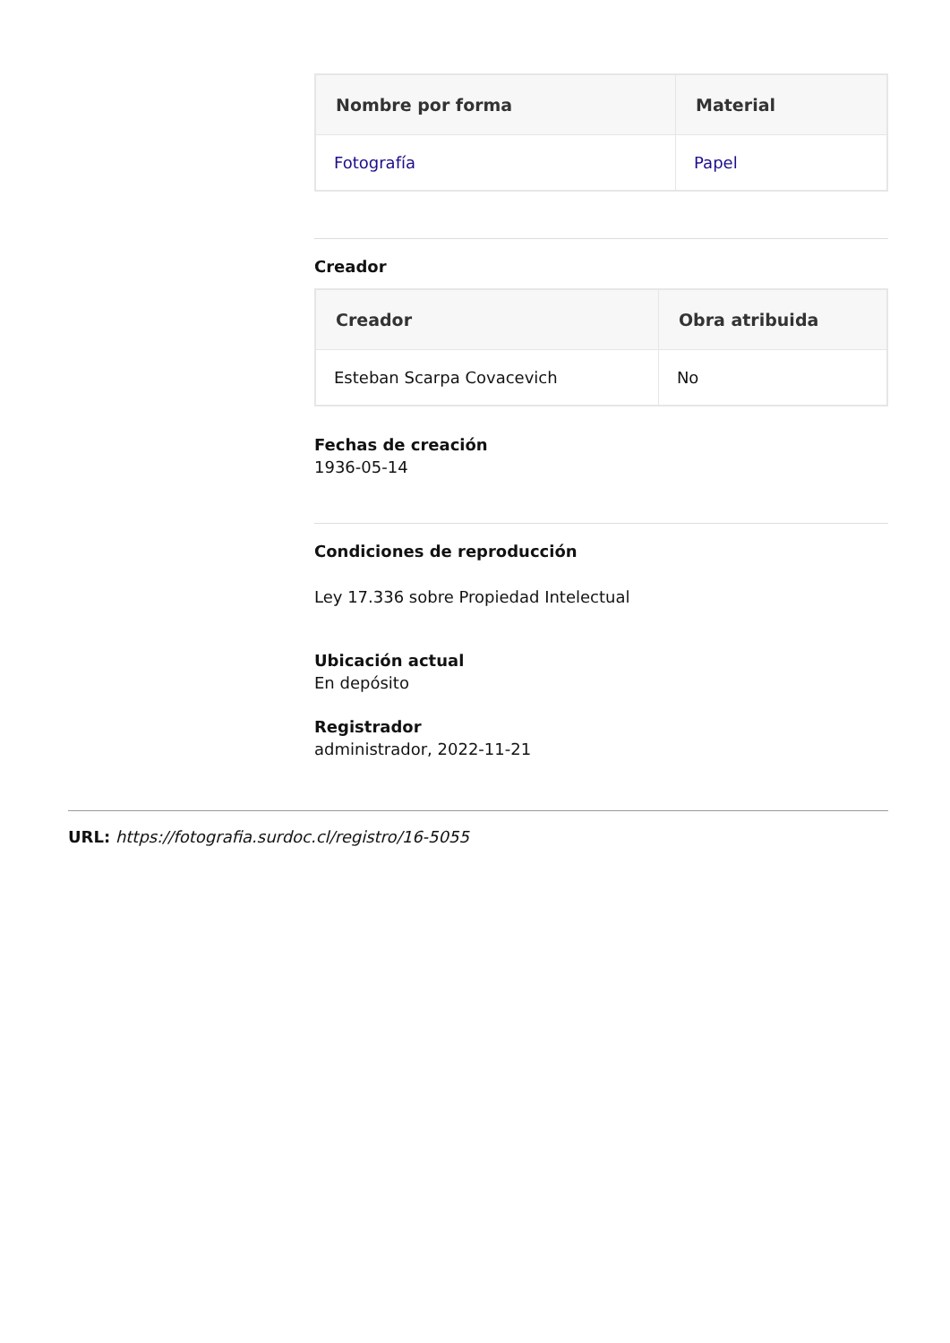| Nombre por forma | Material |
| --- | --- |
| Fotografía | Papel |
Creador
| Creador | Obra atribuida |
| --- | --- |
| Esteban Scarpa Covacevich | No |
Fechas de creación
1936-05-14
Condiciones de reproducción
Ley 17.336 sobre Propiedad Intelectual
Ubicación actual
En depósito
Registrador
administrador, 2022-11-21
URL: https://fotografia.surdoc.cl/registro/16-5055